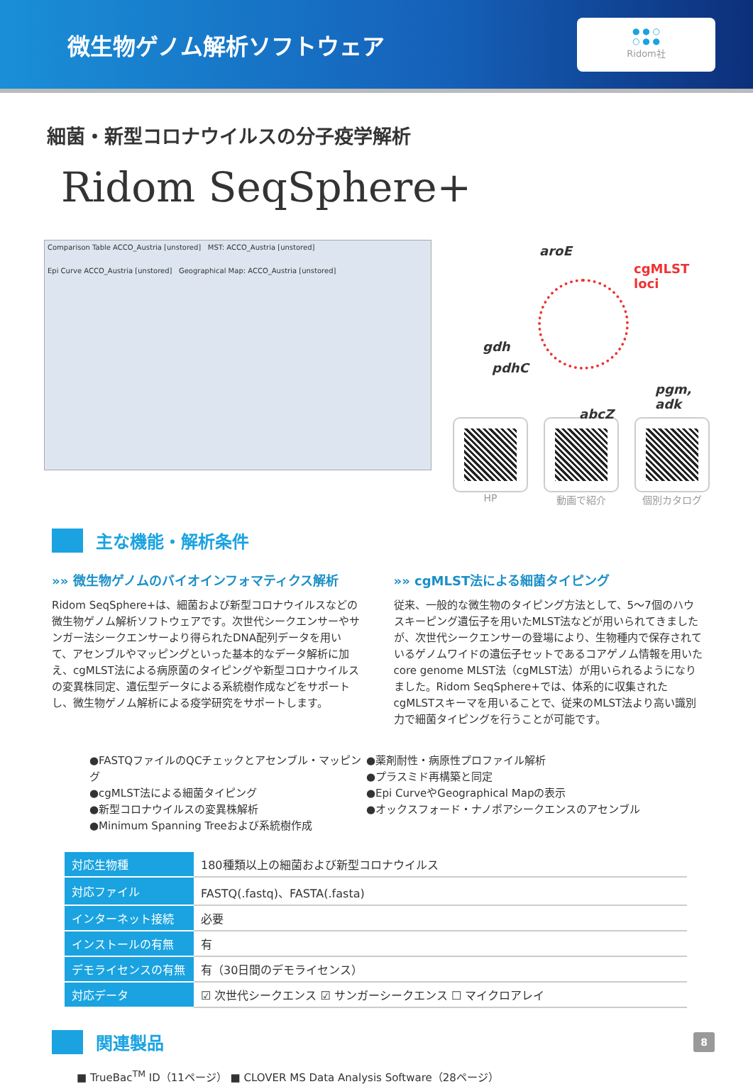微生物ゲノム解析ソフトウェア
● ● ○
○ ● ●
Ridom社
細菌・新型コロナウイルスの分子疫学解析
Ridom SeqSphere+
Comparison Table ACCO_Austria [unstored] MST: ACCO_Austria [unstored]
Epi Curve ACCO_Austria [unstored] Geographical Map: ACCO_Austria [unstored]
aroE
cgMLST
loci
gdh
pdhC
pgm, adk
abcZ
HP 動画で紹介 個別カタログ
主な機能・解析条件
»» 微生物ゲノムのバイオインフォマティクス解析
Ridom SeqSphere+は、細菌および新型コロナウイルスなどの微生物ゲノム解析ソフトウェアです。次世代シークエンサーやサンガー法シークエンサーより得られたDNA配列データを用いて、アセンブルやマッピングといった基本的なデータ解析に加え、cgMLST法による病原菌のタイピングや新型コロナウイルスの変異株同定、遺伝型データによる系統樹作成などをサポートし、微生物ゲノム解析による疫学研究をサポートします。
»» cgMLST法による細菌タイピング
従来、一般的な微生物のタイピング方法として、5～7個のハウスキーピング遺伝子を用いたMLST法などが用いられてきましたが、次世代シークエンサーの登場により、生物種内で保存されているゲノムワイドの遺伝子セットであるコアゲノム情報を用いたcore genome MLST法（cgMLST法）が用いられるようになりました。Ridom SeqSphere+では、体系的に収集されたcgMLSTスキーマを用いることで、従来のMLST法より高い識別力で細菌タイピングを行うことが可能です。
●FASTQファイルのQCチェックとアセンブル・マッピング
●cgMLST法による細菌タイピング
●新型コロナウイルスの変異株解析
●Minimum Spanning Treeおよび系統樹作成
●薬剤耐性・病原性プロファイル解析
●プラスミド再構築と同定
●Epi CurveやGeographical Mapの表示
●オックスフォード・ナノポアシークエンスのアセンブル
| 対応生物種 | 180種類以上の細菌および新型コロナウイルス |
| 対応ファイル | FASTQ(.fastq)、FASTA(.fasta) |
| インターネット接続 | 必要 |
| インストールの有無 | 有 |
| デモライセンスの有無 | 有（30日間のデモライセンス） |
| 対応データ | ☑ 次世代シークエンス ☑ サンガーシークエンス ☐ マイクロアレイ |
関連製品
■ TrueBac<sup>TM</sup> ID（11ページ） ■ CLOVER MS Data Analysis Software（28ページ）
8